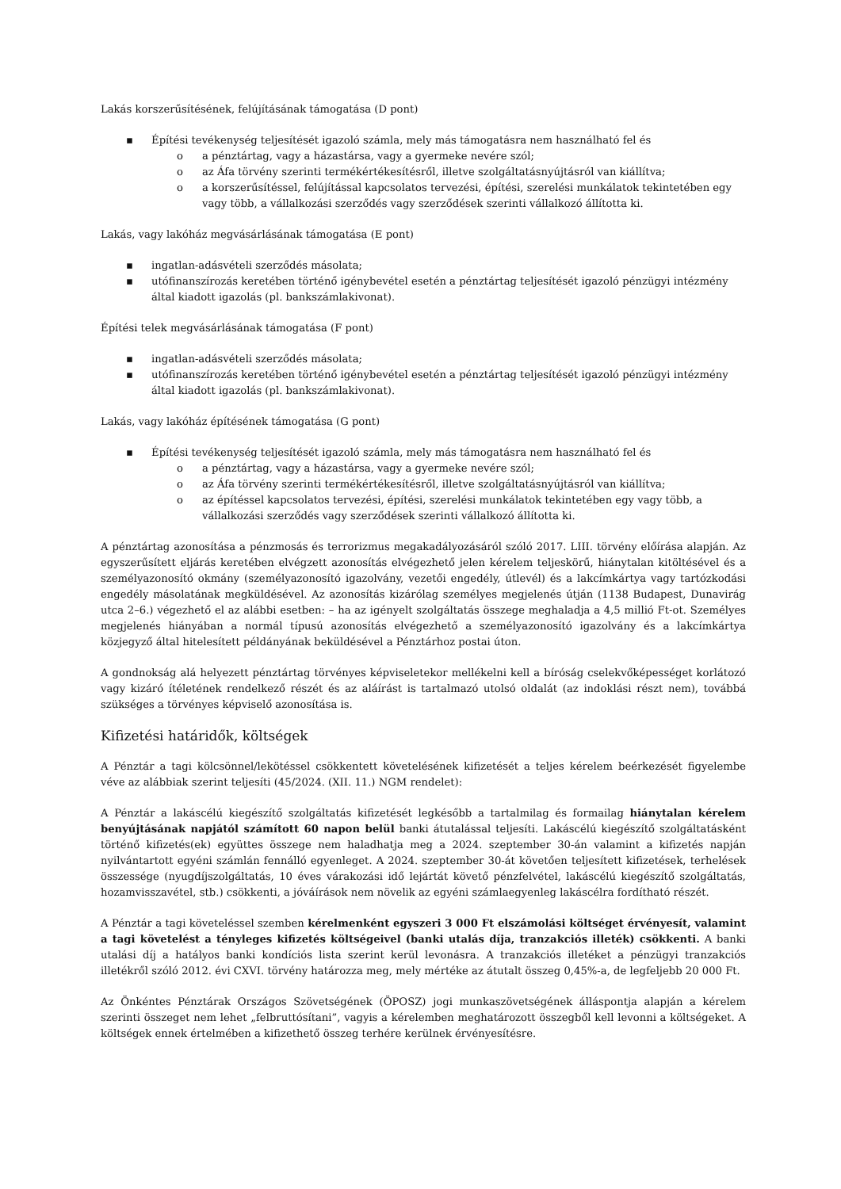Lakás korszerűsítésének, felújításának támogatása (D pont)
▪ Építési tevékenység teljesítését igazoló számla, mely más támogatásra nem használható fel és
o a pénztártag, vagy a házastársa, vagy a gyermeke nevére szól;
o az Áfa törvény szerinti termékértékesítésről, illetve szolgáltatásnyújtásról van kiállítva;
o a korszerűsítéssel, felújítással kapcsolatos tervezési, építési, szerelési munkálatok tekintetében egy vagy több, a vállalkozási szerződés vagy szerződések szerinti vállalkozó állította ki.
Lakás, vagy lakóház megvásárlásának támogatása (E pont)
▪ ingatlan-adásvételi szerződés másolata;
▪ utófinanszírozás keretében történő igénybevétel esetén a pénztártag teljesítését igazoló pénzügyi intézmény által kiadott igazolás (pl. bankszámlakivonat).
Építési telek megvásárlásának támogatása (F pont)
▪ ingatlan-adásvételi szerződés másolata;
▪ utófinanszírozás keretében történő igénybevétel esetén a pénztártag teljesítését igazoló pénzügyi intézmény által kiadott igazolás (pl. bankszámlakivonat).
Lakás, vagy lakóház építésének támogatása (G pont)
▪ Építési tevékenység teljesítését igazoló számla, mely más támogatásra nem használható fel és
o a pénztártag, vagy a házastársa, vagy a gyermeke nevére szól;
o az Áfa törvény szerinti termékértékesítésről, illetve szolgáltatásnyújtásról van kiállítva;
o az építéssel kapcsolatos tervezési, építési, szerelési munkálatok tekintetében egy vagy több, a vállalkozási szerződés vagy szerződések szerinti vállalkozó állította ki.
A pénztártag azonosítása a pénzmosás és terrorizmus megakadályozásáról szóló 2017. LIII. törvény előírása alapján. Az egyszerűsített eljárás keretében elvégzett azonosítás elvégezhető jelen kérelem teljeskörű, hiánytalan kitöltésével és a személyazonosító okmány (személyazonosító igazolvány, vezetői engedély, útlevél) és a lakcímkártya vagy tartózkodási engedély másolatának megküldésével. Az azonosítás kizárólag személyes megjelenés útján (1138 Budapest, Dunavirág utca 2–6.) végezhető el az alábbi esetben: – ha az igényelt szolgáltatás összege meghaladja a 4,5 millió Ft-ot. Személyes megjelenés hiányában a normál típusú azonosítás elvégezhető a személyazonosító igazolvány és a lakcímkártya közjegyző által hitelesített példányának beküldésével a Pénztárhoz postai úton.
A gondnokság alá helyezett pénztártag törvényes képviseletekor mellékelni kell a bíróság cselekvőképességet korlátozó vagy kizáró ítéletének rendelkező részét és az aláírást is tartalmazó utolsó oldalát (az indoklási részt nem), továbbá szükséges a törvényes képviselő azonosítása is.
Kifizetési határidők, költségek
A Pénztár a tagi kölcsönnel/lekötéssel csökkentett követelésének kifizetését a teljes kérelem beérkezését figyelembe véve az alábbiak szerint teljesíti (45/2024. (XII. 11.) NGM rendelet):
A Pénztár a lakáscélú kiegészítő szolgáltatás kifizetését legkésőbb a tartalmilag és formailag hiánytalan kérelem benyújtásának napjától számított 60 napon belül banki átutalással teljesíti. Lakáscélú kiegészítő szolgáltatásként történő kifizetés(ek) együttes összege nem haladhatja meg a 2024. szeptember 30-án valamint a kifizetés napján nyilvántartott egyéni számlán fennálló egyenleget. A 2024. szeptember 30-át követően teljesített kifizetések, terhelések összessége (nyugdíjszolgáltatás, 10 éves várakozási idő lejártát követő pénzfelvétel, lakáscélú kiegészítő szolgáltatás, hozamvisszavétel, stb.) csökkenti, a jóváírások nem növelik az egyéni számlaegyenleg lakáscélra fordítható részét.
A Pénztár a tagi követeléssel szemben kérelmenként egyszeri 3 000 Ft elszámolási költséget érvényesít, valamint a tagi követelést a tényleges kifizetés költségeivel (banki utalás díja, tranzakciós illeték) csökkenti. A banki utalási díj a hatályos banki kondíciós lista szerint kerül levonásra. A tranzakciós illetéket a pénzügyi tranzakciós illetékről szóló 2012. évi CXVI. törvény határozza meg, mely mértéke az átutalt összeg 0,45%-a, de legfeljebb 20 000 Ft.
Az Önkéntes Pénztárak Országos Szövetségének (ÖPOSZ) jogi munkaszövetségének álláspontja alapján a kérelem szerinti összeget nem lehet „felbruttósítani”, vagyis a kérelemben meghatározott összegből kell levonni a költségeket. A költségek ennek értelmében a kifizethető összeg terhére kerülnek érvényesítésre.